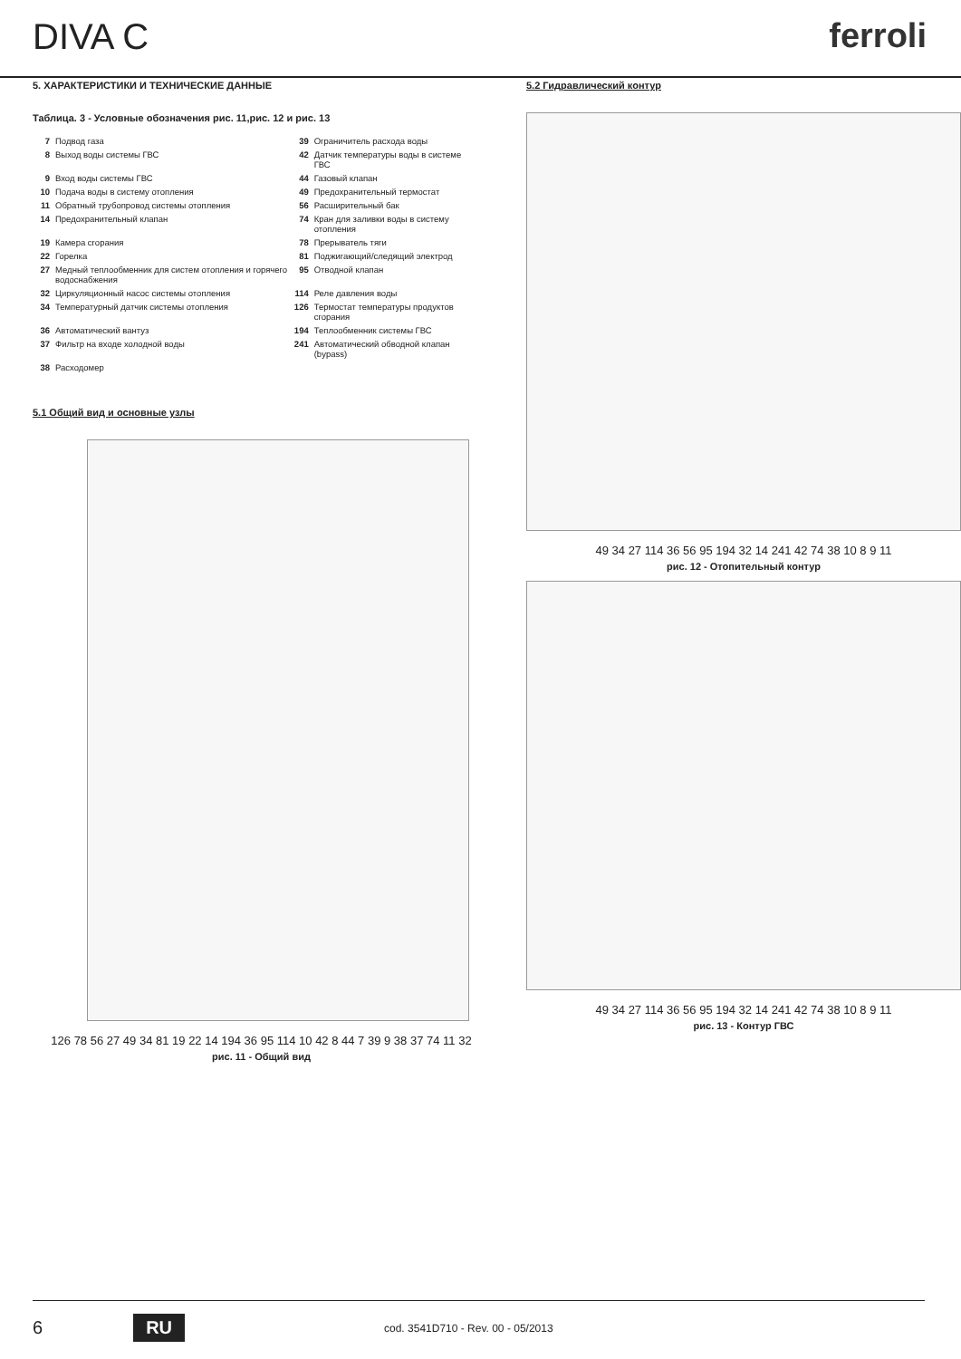DIVA C ferroli
5. ХАРАКТЕРИСТИКИ И ТЕХНИЧЕСКИЕ ДАННЫЕ
Таблица. 3 - Условные обозначения рис. 11,рис. 12 и рис. 13
| 7 | Подвод газа | 39 | Ограничитель расхода воды |
| 8 | Выход воды системы ГВС | 42 | Датчик температуры воды в системе ГВС |
| 9 | Вход воды системы ГВС | 44 | Газовый клапан |
| 10 | Подача воды в систему отопления | 49 | Предохранительный термостат |
| 11 | Обратный трубопровод системы отопления | 56 | Расширительный бак |
| 14 | Предохранительный клапан | 74 | Кран для заливки воды в систему отопления |
| 19 | Камера сгорания | 78 | Прерыватель тяги |
| 22 | Горелка | 81 | Поджигающий/следящий электрод |
| 27 | Медный теплообменник для систем отопления и горячего водоснабжения | 95 | Отводной клапан |
| 32 | Циркуляционный насос системы отопления | 114 | Реле давления воды |
| 34 | Температурный датчик системы отопления | 126 | Термостат температуры продуктов сгорания |
| 36 | Автоматический вантуз | 194 | Теплообменник системы ГВС |
| 37 | Фильтр на входе холодной воды | 241 | Автоматический обводной клапан (bypass) |
| 38 | Расходомер | | |
5.1 Общий вид и основные узлы
126 78 56 27 49 34 81 19 22 14 194 36 95 114 10 42 8 44 7 39 9 38 37 74 11 32
рис. 11 - Общий вид
5.2 Гидравлический контур
49 34 27 114 36 56 95 194 32 14 241 42 74 38 10 8 9 11
рис. 12 - Отопительный контур
49 34 27 114 36 56 95 194 32 14 241 42 74 38 10 8 9 11
рис. 13 - Контур ГВС
6 RU cod. 3541D710 - Rev. 00 - 05/2013